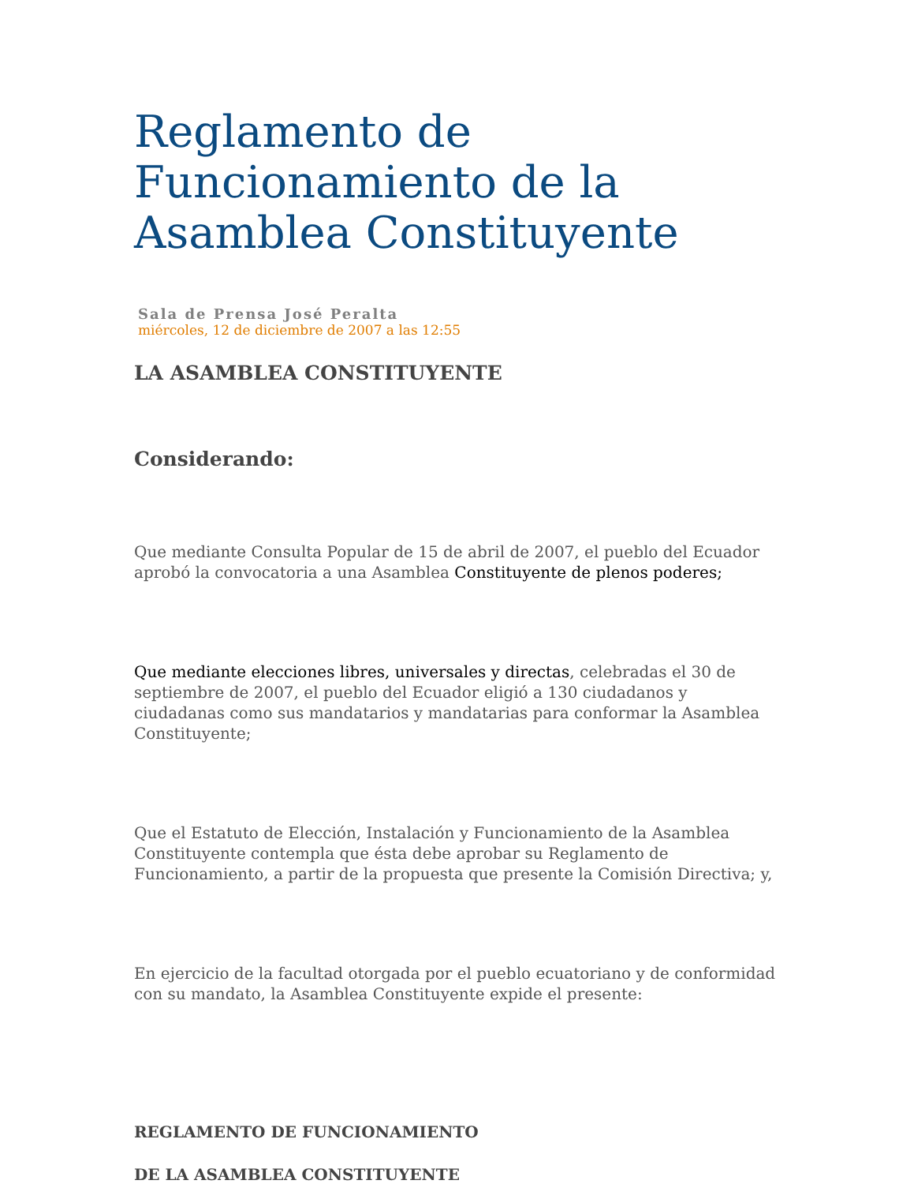Reglamento de Funcionamiento de la Asamblea Constituyente
Sala de Prensa José Peralta
miércoles, 12 de diciembre de 2007 a las 12:55
LA ASAMBLEA CONSTITUYENTE
Considerando:
Que mediante Consulta Popular de 15 de abril de 2007, el pueblo del Ecuador aprobó la convocatoria a una Asamblea Constituyente de plenos poderes;
Que mediante elecciones libres, universales y directas, celebradas el 30 de septiembre de 2007, el pueblo del Ecuador eligió a 130 ciudadanos y ciudadanas como sus mandatarios y mandatarias para conformar la Asamblea Constituyente;
Que el Estatuto de Elección, Instalación y Funcionamiento de la Asamblea Constituyente contempla que ésta debe aprobar su Reglamento de Funcionamiento, a partir de la propuesta que presente la Comisión Directiva; y,
En ejercicio de la facultad otorgada por el pueblo ecuatoriano y de conformidad con su mandato, la Asamblea Constituyente expide el presente:
REGLAMENTO DE FUNCIONAMIENTO
DE LA ASAMBLEA CONSTITUYENTE